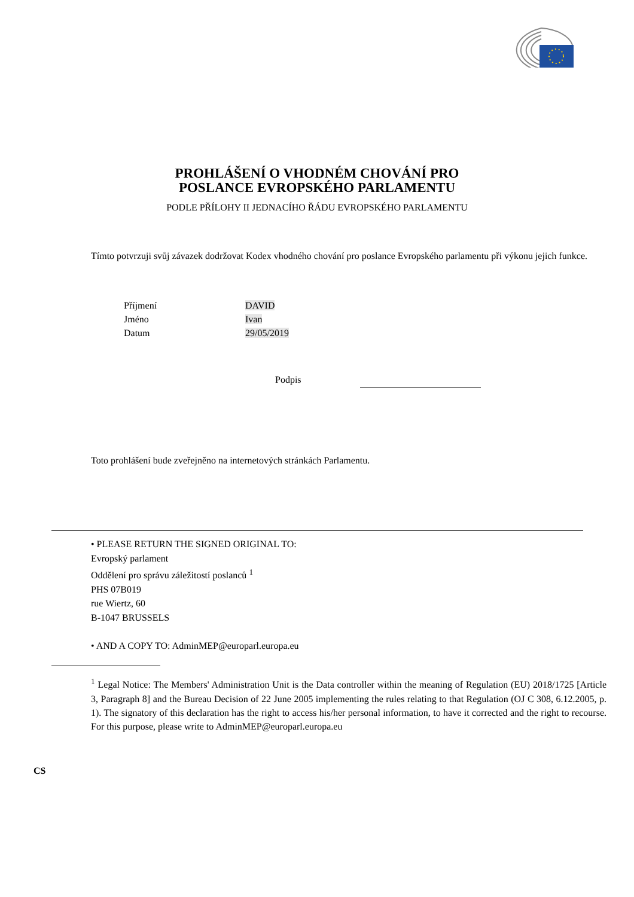PROHLÁŠENÍ O VHODNÉM CHOVÁNÍ PRO
POSLANCE EVROPSKÉHO PARLAMENTU
PODLE PŘÍLOHY II JEDNACÍHO ŘÁDU EVROPSKÉHO PARLAMENTU
Tímto potvrzuji svůj závazek dodržovat Kodex vhodného chování pro poslance Evropského parlamentu při výkonu jejich funkce.
| Příjmení | DAVID |
| Jméno | Ivan |
| Datum | 29/05/2019 |
Podpis
Toto prohlášení bude zveřejněno na internetových stránkách Parlamentu.
• PLEASE RETURN THE SIGNED ORIGINAL TO:
Evropský parlament
Oddělení pro správu záležitostí poslanců <sup>1</sup>
PHS 07B019
rue Wiertz, 60
B-1047 BRUSSELS
• AND A COPY TO: AdminMEP@europarl.europa.eu
<sup>1</sup> Legal Notice: The Members' Administration Unit is the Data controller within the meaning of Regulation (EU) 2018/1725 [Article 3, Paragraph 8] and the Bureau Decision of 22 June 2005 implementing the rules relating to that Regulation (OJ C 308, 6.12.2005, p. 1). The signatory of this declaration has the right to access his/her personal information, to have it corrected and the right to recourse. For this purpose, please write to AdminMEP@europarl.europa.eu
CS